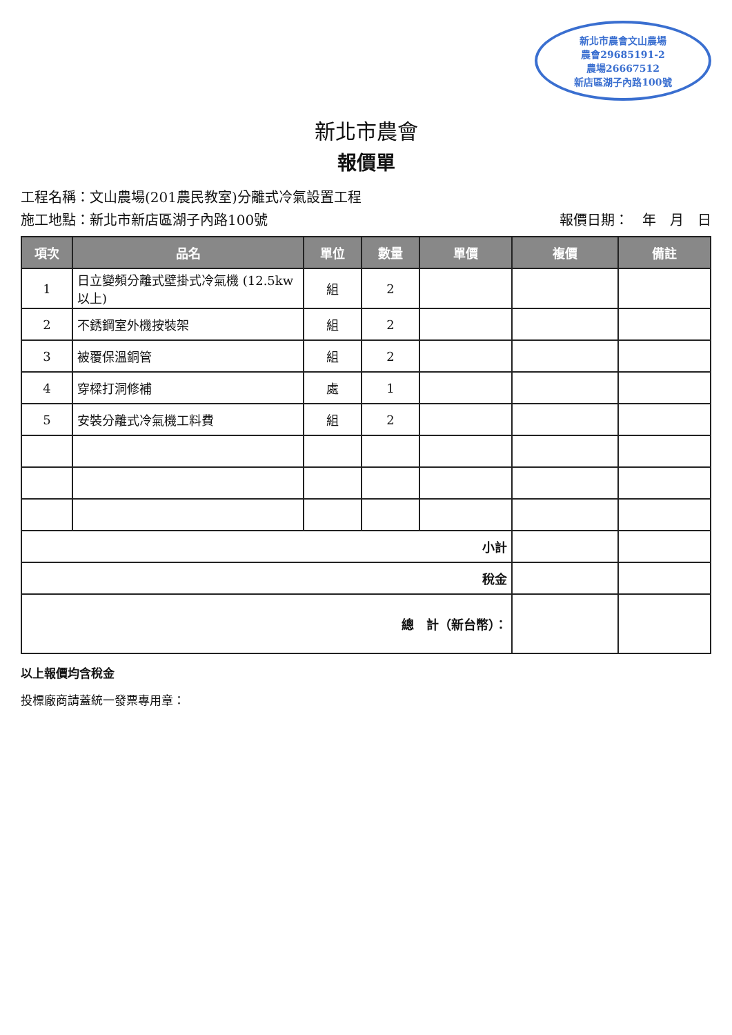新北市農會文山農場
農會29685191-2
農場26667512
新店區湖子內路100號
新北市農會
報價單
工程名稱：文山農場(201農民教室)分離式冷氣設置工程
施工地點：新北市新店區湖子內路100號 報價日期：　年　月　日
| 項次 | 品名 | 單位 | 數量 | 單價 | 複價 | 備註 |
| --- | --- | --- | --- | --- | --- | --- |
| 1 | 日立變頻分離式壁掛式冷氣機 (12.5kw以上) | 組 | 2 | | | |
| 2 | 不銹鋼室外機按裝架 | 組 | 2 | | | |
| 3 | 被覆保溫銅管 | 組 | 2 | | | |
| 4 | 穿樑打洞修補 | 處 | 1 | | | |
| 5 | 安裝分離式冷氣機工料費 | 組 | 2 | | | |
| 小計 | | | | | | |
| 稅金 | | | | | | |
| 總 計（新台幣）： | | | | | | |
以上報價均含稅金
投標廠商請蓋統一發票專用章：